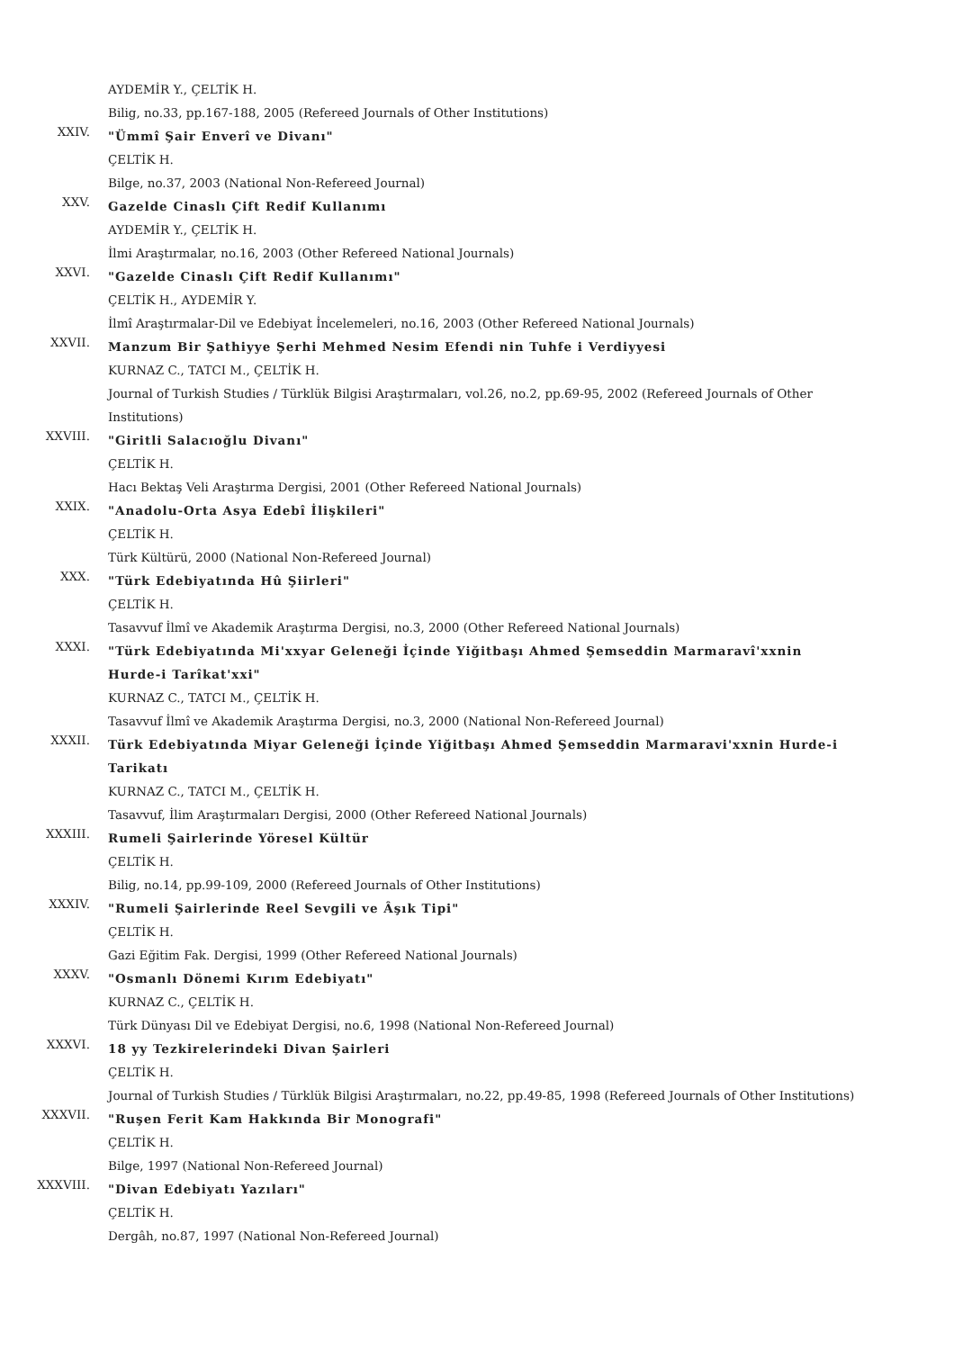AYDEMİR Y., ÇELTİK H.
Bilig, no.33, pp.167-188, 2005 (Refereed Journals of Other Institutions)
XXIV.
"Ümmî Şair Enverî ve Divanı"
ÇELTİK H.
Bilge, no.37, 2003 (National Non-Refereed Journal)
XXV.
Gazelde Cinaslı Çift Redif Kullanımı
AYDEMİR Y., ÇELTİK H.
İlmi Araştırmalar, no.16, 2003 (Other Refereed National Journals)
XXVI.
"Gazelde Cinaslı Çift Redif Kullanımı"
ÇELTİK H., AYDEMİR Y.
İlmî Araştırmalar-Dil ve Edebiyat İncelemeleri, no.16, 2003 (Other Refereed National Journals)
XXVII.
Manzum Bir Şathiyye Şerhi Mehmed Nesim Efendi nin Tuhfe i Verdiyyesi
KURNAZ C., TATCI M., ÇELTİK H.
Journal of Turkish Studies / Türklük Bilgisi Araştırmaları, vol.26, no.2, pp.69-95, 2002 (Refereed Journals of Other Institutions)
XXVIII.
"Giritli Salacıoğlu Divanı"
ÇELTİK H.
Hacı Bektaş Veli Araştırma Dergisi, 2001 (Other Refereed National Journals)
XXIX.
"Anadolu-Orta Asya Edebî İlişkileri"
ÇELTİK H.
Türk Kültürü, 2000 (National Non-Refereed Journal)
XXX.
"Türk Edebiyatında Hû Şiirleri"
ÇELTİK H.
Tasavvuf İlmî ve Akademik Araştırma Dergisi, no.3, 2000 (Other Refereed National Journals)
XXXI.
"Türk Edebiyatında Mi'xxyar Geleneği İçinde Yiğitbaşı Ahmed Şemseddin Marmaravî'xxnin Hurde-i Tarîkat'xxi"
KURNAZ C., TATCI M., ÇELTİK H.
Tasavvuf İlmî ve Akademik Araştırma Dergisi, no.3, 2000 (National Non-Refereed Journal)
XXXII.
Türk Edebiyatında Miyar Geleneği İçinde Yiğitbaşı Ahmed Şemseddin Marmaravi'xxnin Hurde-i Tarikatı
KURNAZ C., TATCI M., ÇELTİK H.
Tasavvuf, İlim Araştırmaları Dergisi, 2000 (Other Refereed National Journals)
XXXIII.
Rumeli Şairlerinde Yöresel Kültür
ÇELTİK H.
Bilig, no.14, pp.99-109, 2000 (Refereed Journals of Other Institutions)
XXXIV.
"Rumeli Şairlerinde Reel Sevgili ve Âşık Tipi"
ÇELTİK H.
Gazi Eğitim Fak. Dergisi, 1999 (Other Refereed National Journals)
XXXV.
"Osmanlı Dönemi Kırım Edebiyatı"
KURNAZ C., ÇELTİK H.
Türk Dünyası Dil ve Edebiyat Dergisi, no.6, 1998 (National Non-Refereed Journal)
XXXVI.
18 yy Tezkirelerindeki Divan Şairleri
ÇELTİK H.
Journal of Turkish Studies / Türklük Bilgisi Araştırmaları, no.22, pp.49-85, 1998 (Refereed Journals of Other Institutions)
XXXVII.
"Ruşen Ferit Kam Hakkında Bir Monografi"
ÇELTİK H.
Bilge, 1997 (National Non-Refereed Journal)
XXXVIII.
"Divan Edebiyatı Yazıları"
ÇELTİK H.
Dergâh, no.87, 1997 (National Non-Refereed Journal)